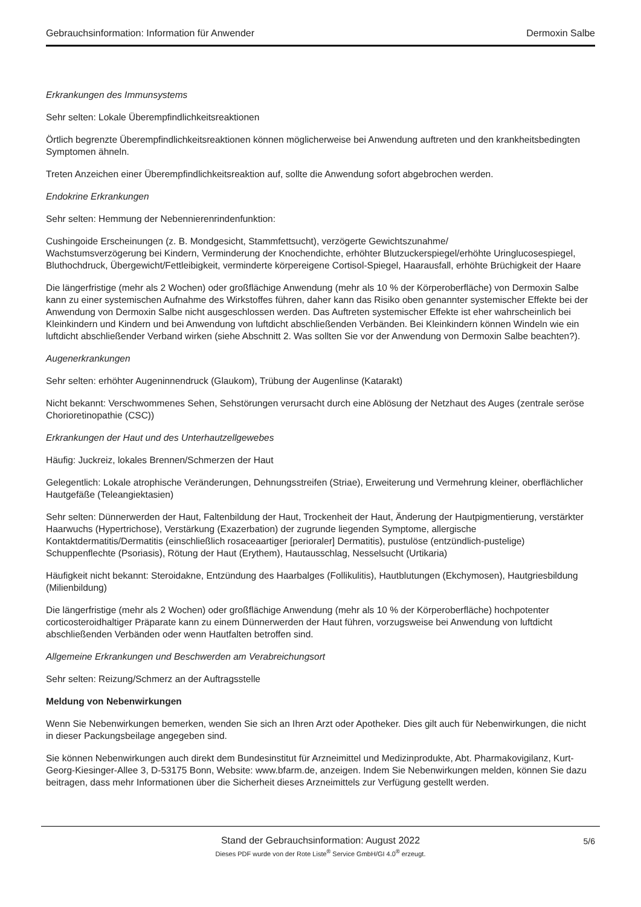Gebrauchsinformation: Information für Anwender Dermoxin Salbe
Erkrankungen des Immunsystems
Sehr selten: Lokale Überempfindlichkeitsreaktionen
Örtlich begrenzte Überempfindlichkeitsreaktionen können möglicherweise bei Anwendung auftreten und den krankheitsbedingten Symptomen ähneln.
Treten Anzeichen einer Überempfindlichkeitsreaktion auf, sollte die Anwendung sofort abgebrochen werden.
Endokrine Erkrankungen
Sehr selten: Hemmung der Nebennierenrindenfunktion:
Cushingoide Erscheinungen (z. B. Mondgesicht, Stammfettsucht), verzögerte Gewichtszunahme/
Wachstumsverzögerung bei Kindern, Verminderung der Knochendichte, erhöhter Blutzuckerspiegel/erhöhte Uringlucosespiegel, Bluthochdruck, Übergewicht/Fettleibigkeit, verminderte körpereigene Cortisol-Spiegel, Haarausfall, erhöhte Brüchigkeit der Haare
Die längerfristige (mehr als 2 Wochen) oder großflächige Anwendung (mehr als 10 % der Körperoberfläche) von Dermoxin Salbe kann zu einer systemischen Aufnahme des Wirkstoffes führen, daher kann das Risiko oben genannter systemischer Effekte bei der Anwendung von Dermoxin Salbe nicht ausgeschlossen werden. Das Auftreten systemischer Effekte ist eher wahrscheinlich bei Kleinkindern und Kindern und bei Anwendung von luftdicht abschließenden Verbänden. Bei Kleinkindern können Windeln wie ein luftdicht abschließender Verband wirken (siehe Abschnitt 2. Was sollten Sie vor der Anwendung von Dermoxin Salbe beachten?).
Augenerkrankungen
Sehr selten: erhöhter Augeninnendruck (Glaukom), Trübung der Augenlinse (Katarakt)
Nicht bekannt: Verschwommenes Sehen, Sehstörungen verursacht durch eine Ablösung der Netzhaut des Auges (zentrale seröse Chorioretinopathie (CSC))
Erkrankungen der Haut und des Unterhautzellgewebes
Häufig: Juckreiz, lokales Brennen/Schmerzen der Haut
Gelegentlich: Lokale atrophische Veränderungen, Dehnungsstreifen (Striae), Erweiterung und Vermehrung kleiner, oberflächlicher Hautgefäße (Teleangiektasien)
Sehr selten: Dünnerwerden der Haut, Faltenbildung der Haut, Trockenheit der Haut, Änderung der Hautpigmentierung, verstärkter Haarwuchs (Hypertrichose), Verstärkung (Exazerbation) der zugrunde liegenden Symptome, allergische Kontaktdermatitis/Dermatitis (einschließlich rosaceaartiger [perioraler] Dermatitis), pustulöse (entzündlich-pustelige) Schuppenflechte (Psoriasis), Rötung der Haut (Erythem), Hautausschlag, Nesselsucht (Urtikaria)
Häufigkeit nicht bekannt: Steroidakne, Entzündung des Haarbalges (Follikulitis), Hautblutungen (Ekchymosen), Hautgriesbildung (Milienbildung)
Die längerfristige (mehr als 2 Wochen) oder großflächige Anwendung (mehr als 10 % der Körperoberfläche) hochpotenter corticosteroidhaltiger Präparate kann zu einem Dünnerwerden der Haut führen, vorzugsweise bei Anwendung von luftdicht abschließenden Verbänden oder wenn Hautfalten betroffen sind.
Allgemeine Erkrankungen und Beschwerden am Verabreichungsort
Sehr selten: Reizung/Schmerz an der Auftragsstelle
Meldung von Nebenwirkungen
Wenn Sie Nebenwirkungen bemerken, wenden Sie sich an Ihren Arzt oder Apotheker. Dies gilt auch für Nebenwirkungen, die nicht in dieser Packungsbeilage angegeben sind.
Sie können Nebenwirkungen auch direkt dem Bundesinstitut für Arzneimittel und Medizinprodukte, Abt. Pharmakovigilanz, Kurt-Georg-Kiesinger-Allee 3, D-53175 Bonn, Website: www.bfarm.de, anzeigen. Indem Sie Nebenwirkungen melden, können Sie dazu beitragen, dass mehr Informationen über die Sicherheit dieses Arzneimittels zur Verfügung gestellt werden.
Stand der Gebrauchsinformation: August 2022
Dieses PDF wurde von der Rote Liste<sup>®</sup> Service GmbH/GI 4.0<sup>®</sup> erzeugt.
5/6